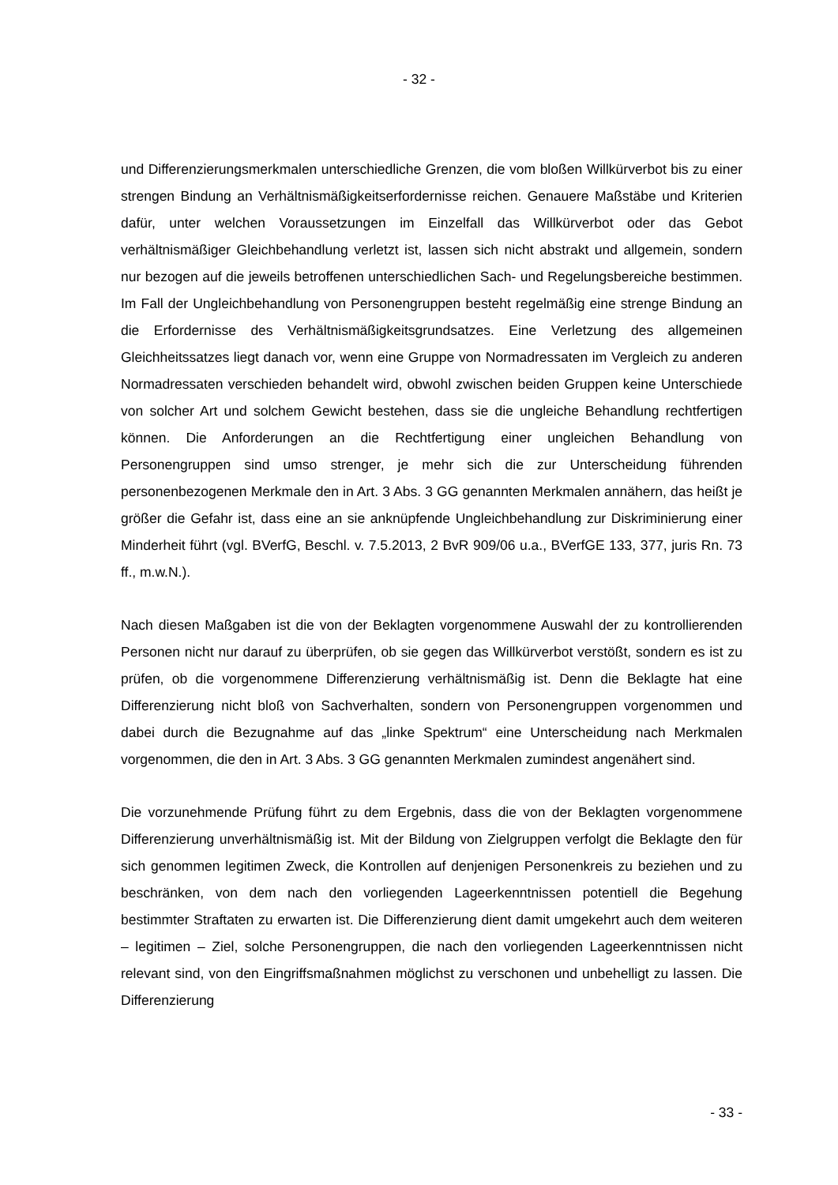- 32 -
und Differenzierungsmerkmalen unterschiedliche Grenzen, die vom bloßen Willkürverbot bis zu einer strengen Bindung an Verhältnismäßigkeitserfordernisse reichen. Genauere Maßstäbe und Kriterien dafür, unter welchen Voraussetzungen im Einzelfall das Willkürverbot oder das Gebot verhältnismäßiger Gleichbehandlung verletzt ist, lassen sich nicht abstrakt und allgemein, sondern nur bezogen auf die jeweils betroffenen unterschiedlichen Sach- und Regelungsbereiche bestimmen. Im Fall der Ungleichbehandlung von Personengruppen besteht regelmäßig eine strenge Bindung an die Erfordernisse des Verhältnismäßigkeitsgrundsatzes. Eine Verletzung des allgemeinen Gleichheitssatzes liegt danach vor, wenn eine Gruppe von Normadressaten im Vergleich zu anderen Normadressaten verschieden behandelt wird, obwohl zwischen beiden Gruppen keine Unterschiede von solcher Art und solchem Gewicht bestehen, dass sie die ungleiche Behandlung rechtfertigen können. Die Anforderungen an die Rechtfertigung einer ungleichen Behandlung von Personengruppen sind umso strenger, je mehr sich die zur Unterscheidung führenden personenbezogenen Merkmale den in Art. 3 Abs. 3 GG genannten Merkmalen annähern, das heißt je größer die Gefahr ist, dass eine an sie anknüpfende Ungleichbehandlung zur Diskriminierung einer Minderheit führt (vgl. BVerfG, Beschl. v. 7.5.2013, 2 BvR 909/06 u.a., BVerfGE 133, 377, juris Rn. 73 ff., m.w.N.).
Nach diesen Maßgaben ist die von der Beklagten vorgenommene Auswahl der zu kontrollierenden Personen nicht nur darauf zu überprüfen, ob sie gegen das Willkürverbot verstößt, sondern es ist zu prüfen, ob die vorgenommene Differenzierung verhältnismäßig ist. Denn die Beklagte hat eine Differenzierung nicht bloß von Sachverhalten, sondern von Personengruppen vorgenommen und dabei durch die Bezugnahme auf das „linke Spektrum“ eine Unterscheidung nach Merkmalen vorgenommen, die den in Art. 3 Abs. 3 GG genannten Merkmalen zumindest angenähert sind.
Die vorzunehmende Prüfung führt zu dem Ergebnis, dass die von der Beklagten vorgenommene Differenzierung unverhältnismäßig ist. Mit der Bildung von Zielgruppen verfolgt die Beklagte den für sich genommen legitimen Zweck, die Kontrollen auf denjenigen Personenkreis zu beziehen und zu beschränken, von dem nach den vorliegenden Lageerkenntnissen potentiell die Begehung bestimmter Straftaten zu erwarten ist. Die Differenzierung dient damit umgekehrt auch dem weiteren – legitimen – Ziel, solche Personengruppen, die nach den vorliegenden Lageerkenntnissen nicht relevant sind, von den Eingriffsmaßnahmen möglichst zu verschonen und unbehelligt zu lassen. Die Differenzierung
- 33 -